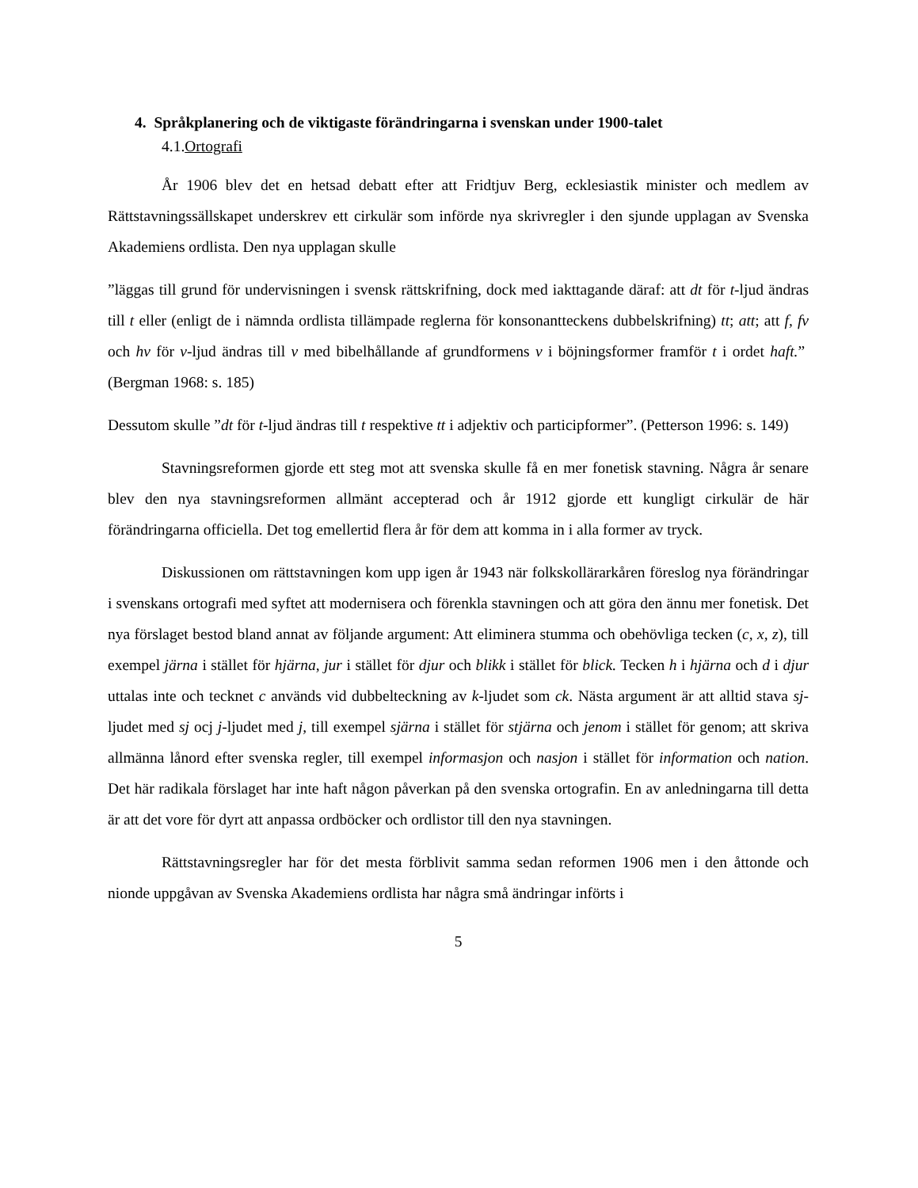4. Språkplanering och de viktigaste förändringarna i svenskan under 1900-talet
4.1.Ortografi
År 1906 blev det en hetsad debatt efter att Fridtjuv Berg, ecklesiastik minister och medlem av Rättstavningssällskapet underskrev ett cirkulär som införde nya skrivregler i den sjunde upplagan av Svenska Akademiens ordlista. Den nya upplagan skulle
”läggas till grund för undervisningen i svensk rättskrifning, dock med iakttagande däraf: att dt för t-ljud ändras till t eller (enligt de i nämnda ordlista tillämpade reglerna för konsonantteckens dubbelskrifning) tt; att; att f, fv och hv för v-ljud ändras till v med bibelhållande af grundformens v i böjningsformer framför t i ordet haft.” (Bergman 1968: s. 185)
Dessutom skulle ”dt för t-ljud ändras till t respektive tt i adjektiv och participformer”. (Petterson 1996: s. 149)
Stavningsreformen gjorde ett steg mot att svenska skulle få en mer fonetisk stavning. Några år senare blev den nya stavningsreformen allmänt accepterad och år 1912 gjorde ett kungligt cirkulär de här förändringarna officiella. Det tog emellertid flera år för dem att komma in i alla former av tryck.
Diskussionen om rättstavningen kom upp igen år 1943 när folkskollärarkåren föreslog nya förändringar i svenskans ortografi med syftet att modernisera och förenkla stavningen och att göra den ännu mer fonetisk. Det nya förslaget bestod bland annat av följande argument: Att eliminera stumma och obehövliga tecken (c, x, z), till exempel järna i stället för hjärna, jur i stället för djur och blikk i stället för blick. Tecken h i hjärna och d i djur uttalas inte och tecknet c används vid dubbelteckning av k-ljudet som ck. Nästa argument är att alltid stava sj-ljudet med sj ocj j-ljudet med j, till exempel sjärna i stället för stjärna och jenom i stället för genom; att skriva allmänna lånord efter svenska regler, till exempel informasjon och nasjon i stället för information och nation. Det här radikala förslaget har inte haft någon påverkan på den svenska ortografin. En av anledningarna till detta är att det vore för dyrt att anpassa ordböcker och ordlistor till den nya stavningen.
Rättstavningsregler har för det mesta förblivit samma sedan reformen 1906 men i den åttonde och nionde uppgåvan av Svenska Akademiens ordlista har några små ändringar införts i
5